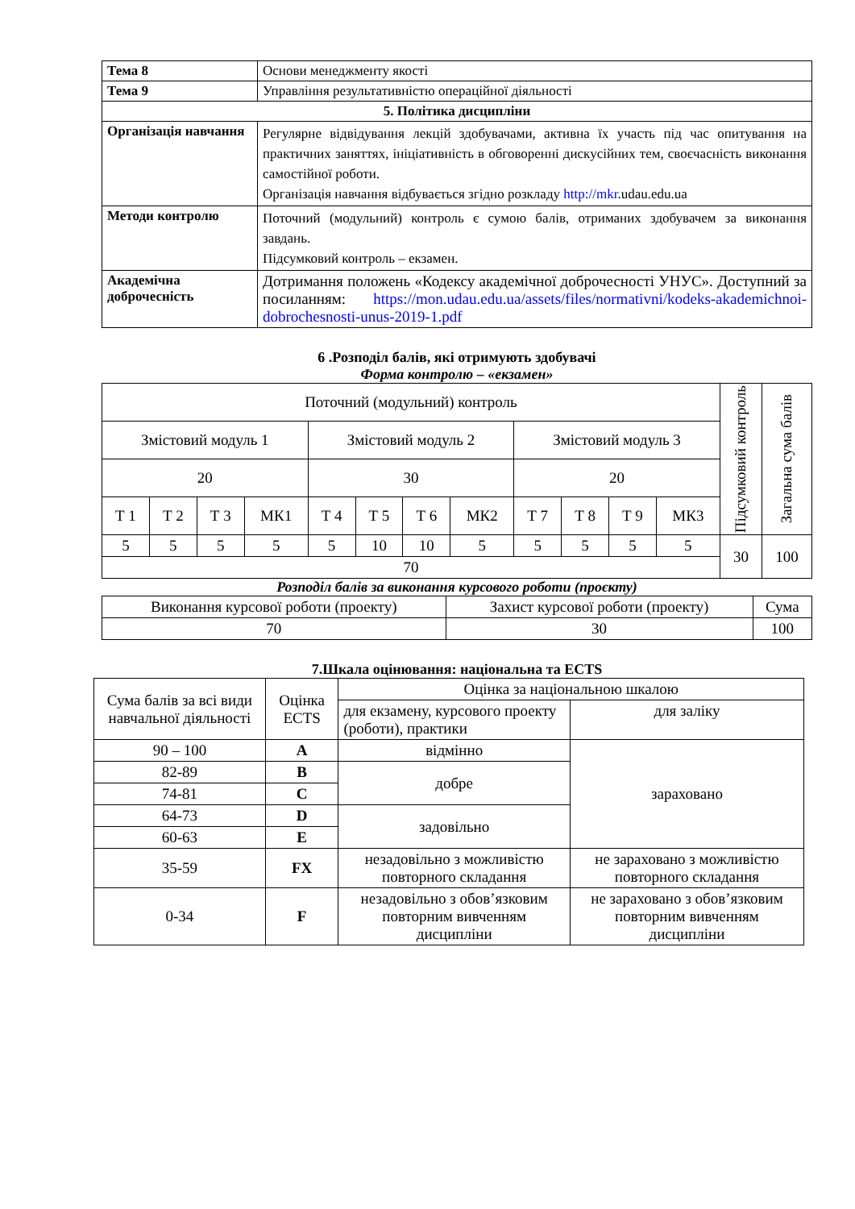| Тема 8 | Основи менеджменту якості |
| Тема 9 | Управління результативністю операційної діяльності |
| 5. Політика дисципліни | |
| Організація навчання | Регулярне відвідування лекцій здобувачами, активна їх участь під час опитування на практичних заняттях, ініціативність в обговоренні дискусійних тем, своєчасність виконання самостійної роботи. Організація навчання відбувається згідно розкладу http://mkr .udau.edu.ua |
| Методи контролю | Поточний (модульний) контроль є сумою балів, отриманих здобувачем за виконання завдань. Підсумковий контроль – екзамен. |
| Академічна доброчесність | Дотримання положень «Кодексу академічної доброчесності УНУС». Доступний за посиланням: https://mon.udau.edu.ua/assets/files/normativni/kodeks-akademichnoi-dobrochesnosti-unus-2019-1.pdf |
6 .Розподіл балів, які отримують здобувачі
Форма контролю – «екзамен»
| Поточний (модульний) контроль | | | | | | | | | | | | Підсумковий контроль | Загальна сума балів |
| Змістовий модуль 1 | | | | Змістовий модуль 2 | | | | Змістовий модуль 3 | | | | | |
| 20 | | | | 30 | | | | 20 | | | | | |
| Т 1 | Т 2 | Т 3 | МК1 | Т 4 | Т 5 | Т 6 | МК2 | Т 7 | Т 8 | Т 9 | МК3 | | |
| 5 | 5 | 5 | 5 | 5 | 10 | 10 | 5 | 5 | 5 | 5 | 5 | 30 | 100 |
| 70 | | | | | | | | | | | | | |
Розподіл балів за виконання курсового роботи (проєкту)
| Виконання курсової роботи (проекту) | Захист курсової роботи (проекту) | Сума |
| 70 | 30 | 100 |
7.Шкала оцінювання: національна та ECTS
| Сума балів за всі види навчальної діяльності | Оцінка ECTS | Оцінка за національною шкалою | |
| | | для екзамену, курсового проекту (роботи), практики | для заліку |
| 90 – 100 | A | відмінно | зараховано |
| 82-89 | B | добре | |
| 74-81 | C | | |
| 64-73 | D | задовільно | |
| 60-63 | E | | |
| 35-59 | FX | незадовільно з можливістю повторного складання | не зараховано з можливістю повторного складання |
| 0-34 | F | незадовільно з обов’язковим повторним вивченням дисципліни | не зараховано з обов’язковим повторним вивченням дисципліни |